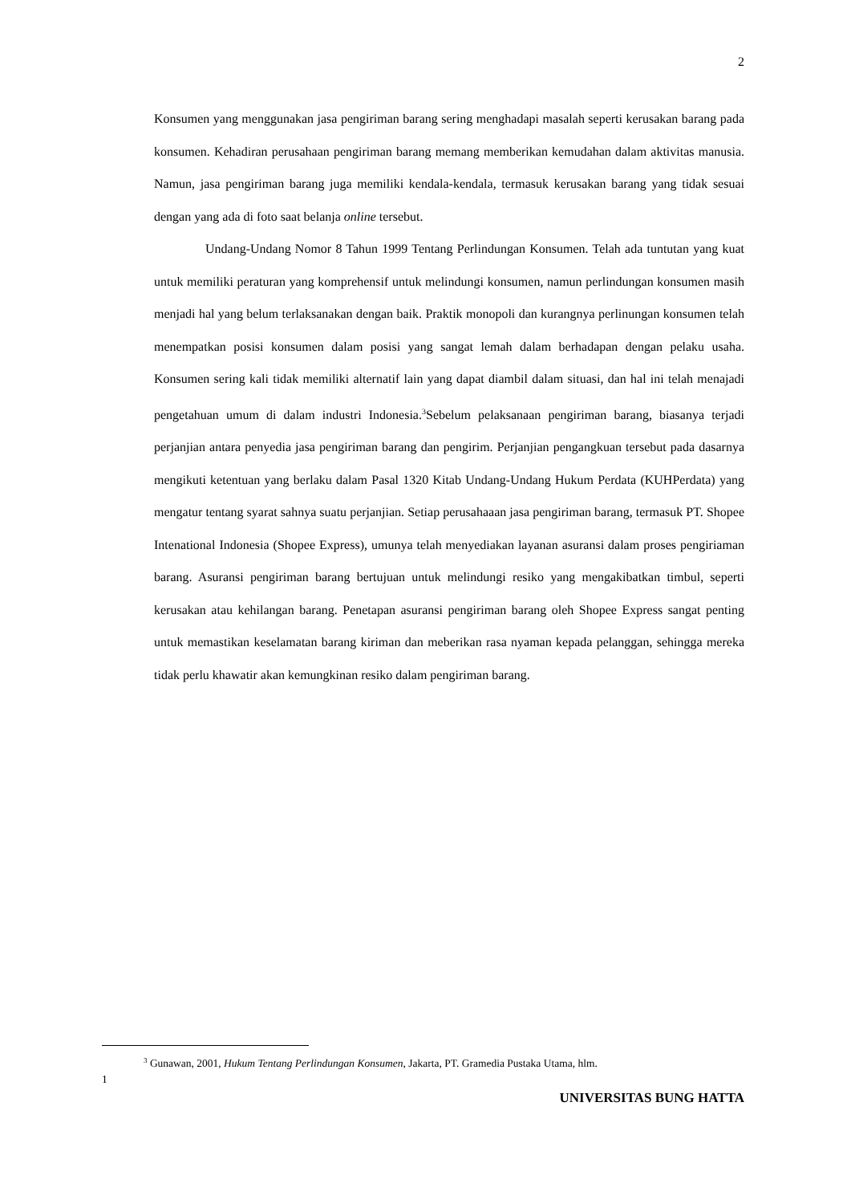2
Konsumen yang menggunakan jasa pengiriman barang sering menghadapi masalah seperti kerusakan barang pada konsumen. Kehadiran perusahaan pengiriman barang memang memberikan kemudahan dalam aktivitas manusia. Namun, jasa pengiriman barang juga memiliki kendala-kendala, termasuk kerusakan barang yang tidak sesuai dengan yang ada di foto saat belanja online tersebut.
Undang-Undang Nomor 8 Tahun 1999 Tentang Perlindungan Konsumen. Telah ada tuntutan yang kuat untuk memiliki peraturan yang komprehensif untuk melindungi konsumen, namun perlindungan konsumen masih menjadi hal yang belum terlaksanakan dengan baik. Praktik monopoli dan kurangnya perlinungan konsumen telah menempatkan posisi konsumen dalam posisi yang sangat lemah dalam berhadapan dengan pelaku usaha. Konsumen sering kali tidak memiliki alternatif lain yang dapat diambil dalam situasi, dan hal ini telah menajadi pengetahuan umum di dalam industri Indonesia.<sup>3</sup>Sebelum pelaksanaan pengiriman barang, biasanya terjadi perjanjian antara penyedia jasa pengiriman barang dan pengirim. Perjanjian pengangkuan tersebut pada dasarnya mengikuti ketentuan yang berlaku dalam Pasal 1320 Kitab Undang-Undang Hukum Perdata (KUHPerdata) yang mengatur tentang syarat sahnya suatu perjanjian. Setiap perusahaaan jasa pengiriman barang, termasuk PT. Shopee Intenational Indonesia (Shopee Express), umunya telah menyediakan layanan asuransi dalam proses pengiriaman barang. Asuransi pengiriman barang bertujuan untuk melindungi resiko yang mengakibatkan timbul, seperti kerusakan atau kehilangan barang. Penetapan asuransi pengiriman barang oleh Shopee Express sangat penting untuk memastikan keselamatan barang kiriman dan meberikan rasa nyaman kepada pelanggan, sehingga mereka tidak perlu khawatir akan kemungkinan resiko dalam pengiriman barang.
<sup>3</sup> Gunawan, 2001, Hukum Tentang Perlindungan Konsumen, Jakarta, PT. Gramedia Pustaka Utama, hlm.
1
UNIVERSITAS BUNG HATTA